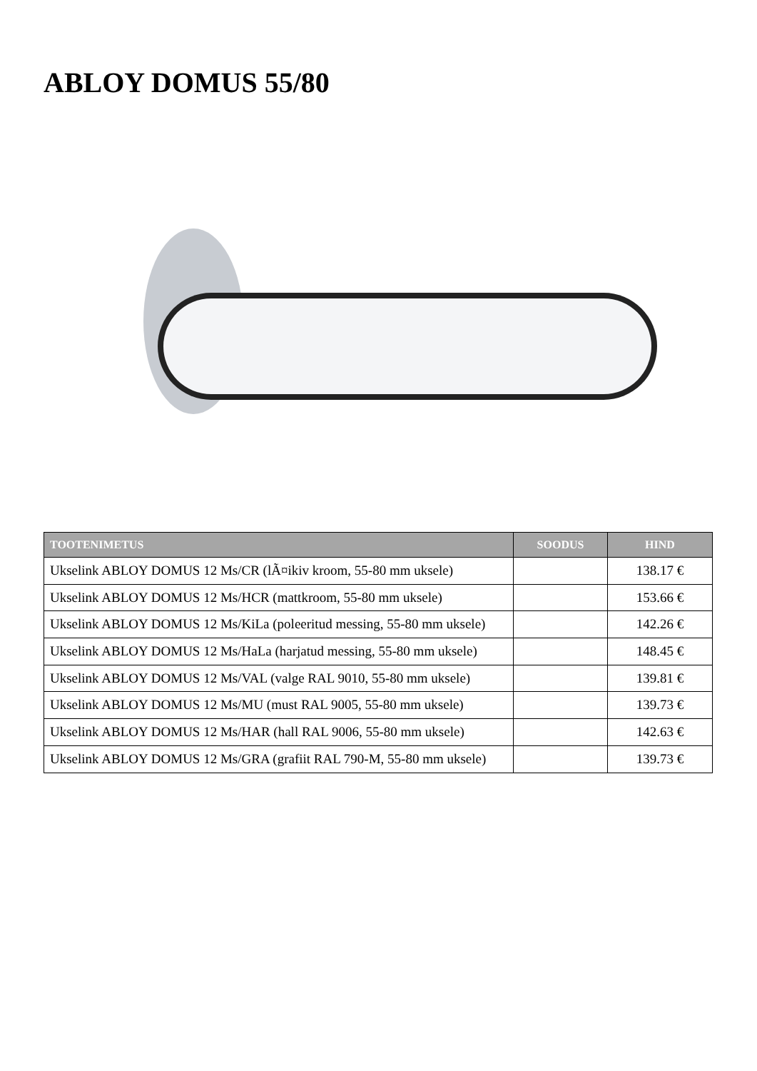ABLOY DOMUS 55/80
| TOOTENIMETUS | SOODUS | HIND |
| --- | --- | --- |
| Ukselink ABLOY DOMUS 12 Ms/CR (lÃ¤ikiv kroom, 55-80 mm uksele) | | 138.17 € |
| Ukselink ABLOY DOMUS 12 Ms/HCR (mattkroom, 55-80 mm uksele) | | 153.66 € |
| Ukselink ABLOY DOMUS 12 Ms/KiLa (poleeritud messing, 55-80 mm uksele) | | 142.26 € |
| Ukselink ABLOY DOMUS 12 Ms/HaLa (harjatud messing, 55-80 mm uksele) | | 148.45 € |
| Ukselink ABLOY DOMUS 12 Ms/VAL (valge RAL 9010, 55-80 mm uksele) | | 139.81 € |
| Ukselink ABLOY DOMUS 12 Ms/MU (must RAL 9005, 55-80 mm uksele) | | 139.73 € |
| Ukselink ABLOY DOMUS 12 Ms/HAR (hall RAL 9006, 55-80 mm uksele) | | 142.63 € |
| Ukselink ABLOY DOMUS 12 Ms/GRA (grafiit RAL 790-M, 55-80 mm uksele) | | 139.73 € |